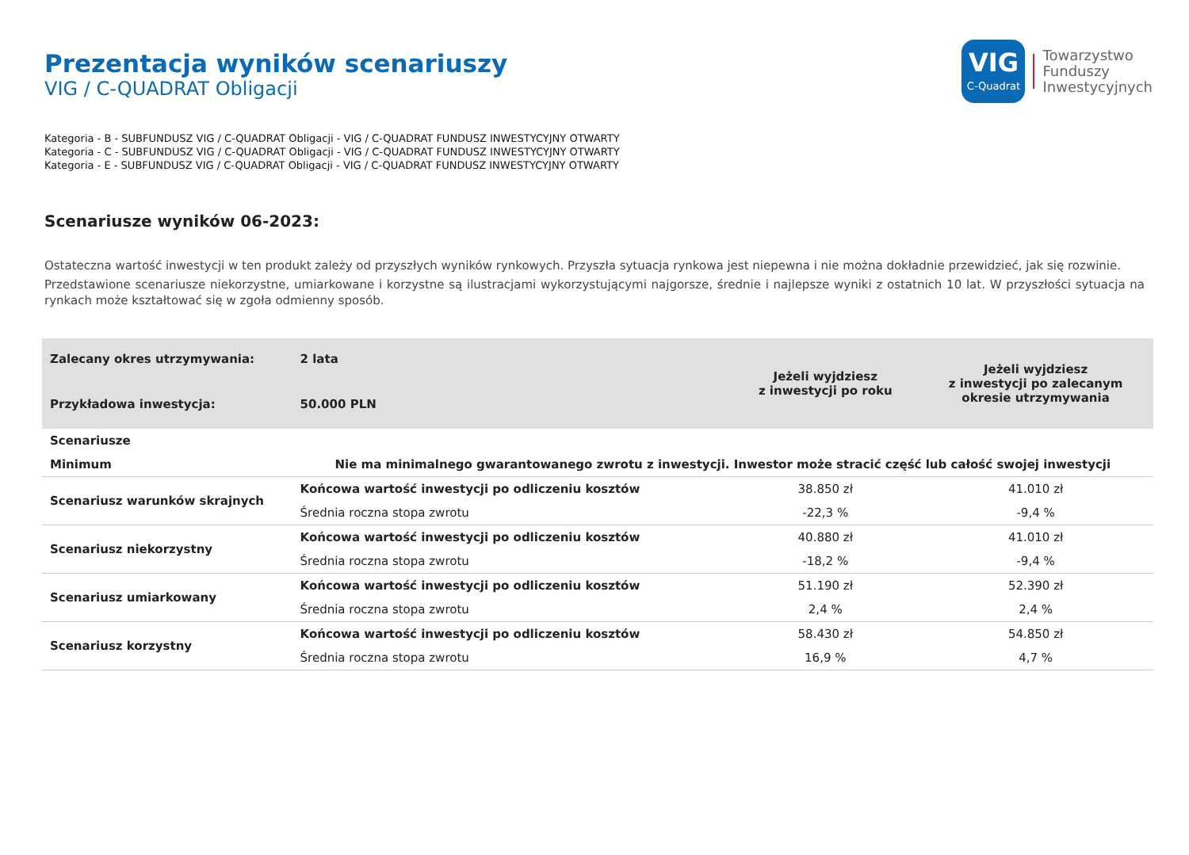Prezentacja wyników scenariuszy
VIG / C-QUADRAT Obligacji
VIG
C-Quadrat
Towarzystwo
Funduszy
Inwestycyjnych
Kategoria - B - SUBFUNDUSZ VIG / C-QUADRAT Obligacji - VIG / C-QUADRAT FUNDUSZ INWESTYCYJNY OTWARTY
Kategoria - C - SUBFUNDUSZ VIG / C-QUADRAT Obligacji - VIG / C-QUADRAT FUNDUSZ INWESTYCYJNY OTWARTY
Kategoria - E - SUBFUNDUSZ VIG / C-QUADRAT Obligacji - VIG / C-QUADRAT FUNDUSZ INWESTYCYJNY OTWARTY
Scenariusze wyników 06-2023:
Ostateczna wartość inwestycji w ten produkt zależy od przyszłych wyników rynkowych. Przyszła sytuacja rynkowa jest niepewna i nie można dokładnie przewidzieć, jak się rozwinie.
Przedstawione scenariusze niekorzystne, umiarkowane i korzystne są ilustracjami wykorzystującymi najgorsze, średnie i najlepsze wyniki z ostatnich 10 lat. W przyszłości sytuacja na rynkach może kształtować się w zgoła odmienny sposób.
| Zalecany okres utrzymywania: | 2 lata | Jeżeli wyjdziesz z inwestycji po roku | Jeżeli wyjdziesz z inwestycji po zalecanym okresie utrzymywania |
| Przykładowa inwestycja: | 50.000 PLN | | |
| Scenariusze | | | |
| Minimum | Nie ma minimalnego gwarantowanego zwrotu z inwestycji. Inwestor może stracić część lub całość swojej inwestycji | | |
| Scenariusz warunków skrajnych | Końcowa wartość inwestycji po odliczeniu kosztów | 38.850 zł | 41.010 zł |
| | Średnia roczna stopa zwrotu | -22,3 % | -9,4 % |
| Scenariusz niekorzystny | Końcowa wartość inwestycji po odliczeniu kosztów | 40.880 zł | 41.010 zł |
| | Średnia roczna stopa zwrotu | -18,2 % | -9,4 % |
| Scenariusz umiarkowany | Końcowa wartość inwestycji po odliczeniu kosztów | 51.190 zł | 52.390 zł |
| | Średnia roczna stopa zwrotu | 2,4 % | 2,4 % |
| Scenariusz korzystny | Końcowa wartość inwestycji po odliczeniu kosztów | 58.430 zł | 54.850 zł |
| | Średnia roczna stopa zwrotu | 16,9 % | 4,7 % |